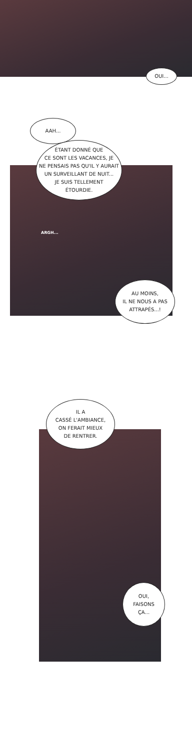OUI...
AAH...
ÉTANT DONNÉ QUE
CE SONT LES VACANCES, JE
NE PENSAIS PAS QU'IL Y AURAIT
UN SURVEILLANT DE NUIT...
JE SUIS TELLEMENT
ÉTOURDIE.
ARGH...
AU MOINS,
IL NE NOUS A PAS
ATTRAPÉS...!
IL A
CASSÉ L'AMBIANCE,
ON FERAIT MIEUX
DE RENTRER.
OUI,
FAISONS
ÇA...